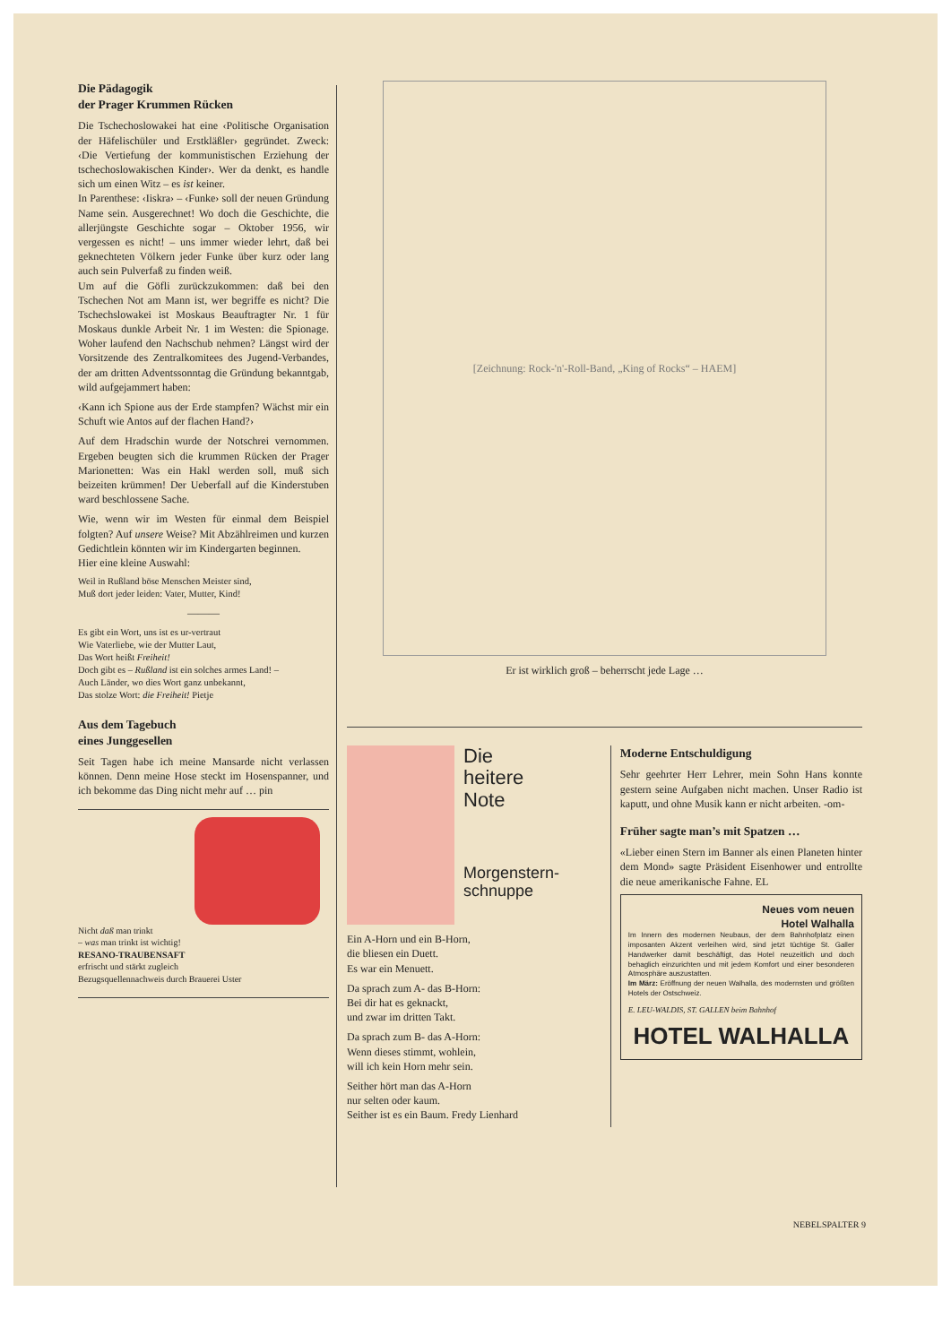Die Pädagogik
der Prager Krummen Rücken
Die Tschechoslowakei hat eine ‹Politische Organisation der Häfelischüler und Erstkläßler› gegründet. Zweck: ‹Die Vertiefung der kommunistischen Erziehung der tschechoslowakischen Kinder›. Wer da denkt, es handle sich um einen Witz – es ist keiner.
In Parenthese: ‹Iiskra› – ‹Funke› soll der neuen Gründung Name sein. Ausgerechnet! Wo doch die Geschichte, die allerjüngste Geschichte sogar – Oktober 1956, wir vergessen es nicht! – uns immer wieder lehrt, daß bei geknechteten Völkern jeder Funke über kurz oder lang auch sein Pulverfaß zu finden weiß.
Um auf die Göfli zurückzukommen: daß bei den Tschechen Not am Mann ist, wer begriffe es nicht? Die Tschechslowakei ist Moskaus Beauftragter Nr. 1 für Moskaus dunkle Arbeit Nr. 1 im Westen: die Spionage. Woher laufend den Nachschub nehmen? Längst wird der Vorsitzende des Zentralkomitees des Jugend-Verbandes, der am dritten Adventssonntag die Gründung bekanntgab, wild aufgejammert haben:
‹Kann ich Spione aus der Erde stampfen? Wächst mir ein Schuft wie Antos auf der flachen Hand?›
Auf dem Hradschin wurde der Notschrei vernommen. Ergeben beugten sich die krummen Rücken der Prager Marionetten: Was ein Hakl werden soll, muß sich beizeiten krümmen! Der Ueberfall auf die Kinderstuben ward beschlossene Sache.
Wie, wenn wir im Westen für einmal dem Beispiel folgten? Auf unsere Weise? Mit Abzählreimen und kurzen Gedichtlein könnten wir im Kindergarten beginnen.
Hier eine kleine Auswahl:
Weil in Rußland böse Menschen Meister sind,
Muß dort jeder leiden: Vater, Mutter, Kind!
———
Es gibt ein Wort, uns ist es ur-vertraut
Wie Vaterliebe, wie der Mutter Laut,
Das Wort heißt Freiheit!
Doch gibt es – Rußland ist ein solches armes Land! –
Auch Länder, wo dies Wort ganz unbekannt,
Das stolze Wort: die Freiheit! Pietje
Aus dem Tagebuch
eines Junggesellen
Seit Tagen habe ich meine Mansarde nicht verlassen können. Denn meine Hose steckt im Hosenspanner, und ich bekomme das Ding nicht mehr auf … pin
Nicht daß man trinkt
– was man trinkt ist wichtig!
RESANO-TRAUBENSAFT
erfrischt und stärkt zugleich
Bezugsquellennachweis durch Brauerei Uster
[Zeichnung: Rock-'n'-Roll-Band, „King of Rocks“ – HAEM]
Er ist wirklich groß – beherrscht jede Lage …
Die
heitere
Note
Morgenstern-
schnuppe
Ein A-Horn und ein B-Horn,
die bliesen ein Duett.
Es war ein Menuett.
Da sprach zum A- das B-Horn:
Bei dir hat es geknackt,
und zwar im dritten Takt.
Da sprach zum B- das A-Horn:
Wenn dieses stimmt, wohlein,
will ich kein Horn mehr sein.
Seither hört man das A-Horn
nur selten oder kaum.
Seither ist es ein Baum. Fredy Lienhard
Moderne Entschuldigung
Sehr geehrter Herr Lehrer, mein Sohn Hans konnte gestern seine Aufgaben nicht machen. Unser Radio ist kaputt, und ohne Musik kann er nicht arbeiten. -om-
Früher sagte man’s mit Spatzen …
«Lieber einen Stern im Banner als einen Planeten hinter dem Mond» sagte Präsident Eisenhower und entrollte die neue amerikanische Fahne. EL
Neues vom neuen
Hotel Walhalla
Im Innern des modernen Neubaus, der dem Bahnhofplatz einen imposanten Akzent verleihen wird, sind jetzt tüchtige St. Galler Handwerker damit beschäftigt, das Hotel neuzeitlich und doch behaglich einzurichten und mit jedem Komfort und einer besonderen Atmosphäre auszustatten.
Im März: Eröffnung der neuen Walhalla, des modernsten und größten Hotels der Ostschweiz.
E. LEU-WALDIS, ST. GALLEN beim Bahnhof
HOTEL WALHALLA
NEBELSPALTER 9